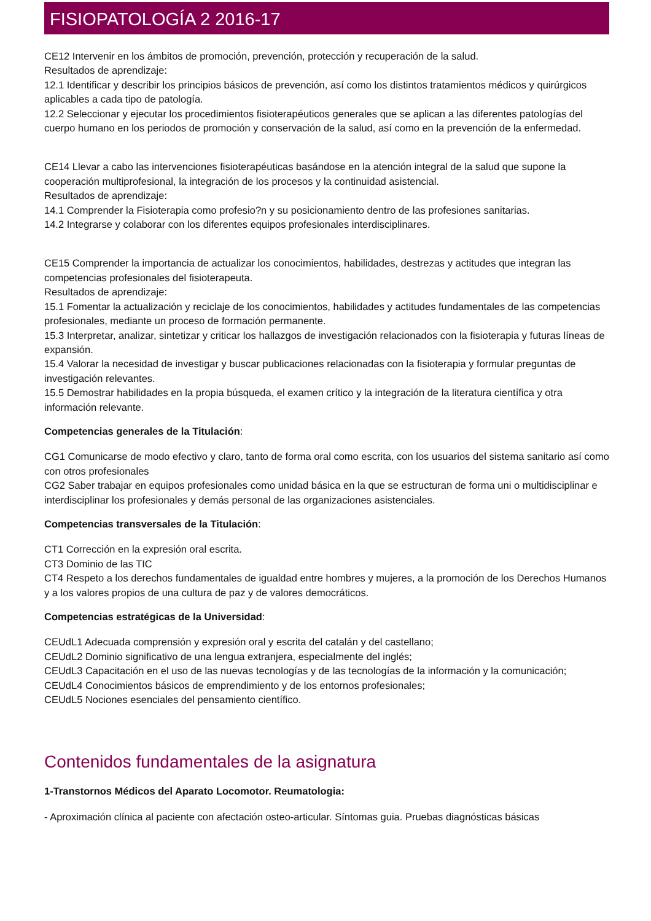FISIOPATOLOGÍA 2 2016-17
CE12 Intervenir en los ámbitos de promoción, prevención, protección y recuperación de la salud.
Resultados de aprendizaje:
12.1 Identificar y describir los principios básicos de prevención, así como los distintos tratamientos médicos y quirúrgicos aplicables a cada tipo de patología.
12.2 Seleccionar y ejecutar los procedimientos fisioterapéuticos generales que se aplican a las diferentes patologías del cuerpo humano en los periodos de promoción y conservación de la salud, así como en la prevención de la enfermedad.
CE14 Llevar a cabo las intervenciones fisioterapéuticas basándose en la atención integral de la salud que supone la cooperación multiprofesional, la integración de los procesos y la continuidad asistencial.
Resultados de aprendizaje:
14.1 Comprender la Fisioterapia como profesio?n y su posicionamiento dentro de las profesiones sanitarias.
14.2 Integrarse y colaborar con los diferentes equipos profesionales interdisciplinares.
CE15 Comprender la importancia de actualizar los conocimientos, habilidades, destrezas y actitudes que integran las competencias profesionales del fisioterapeuta.
Resultados de aprendizaje:
15.1 Fomentar la actualización y reciclaje de los conocimientos, habilidades y actitudes fundamentales de las competencias profesionales, mediante un proceso de formación permanente.
15.3 Interpretar, analizar, sintetizar y criticar los hallazgos de investigación relacionados con la fisioterapia y futuras líneas de expansión.
15.4 Valorar la necesidad de investigar y buscar publicaciones relacionadas con la fisioterapia y formular preguntas de investigación relevantes.
15.5 Demostrar habilidades en la propia búsqueda, el examen crítico y la integración de la literatura científica y otra información relevante.
Competencias generales de la Titulación:
CG1 Comunicarse de modo efectivo y claro, tanto de forma oral como escrita, con los usuarios del sistema sanitario así como con otros profesionales
CG2 Saber trabajar en equipos profesionales como unidad básica en la que se estructuran de forma uni o multidisciplinar e interdisciplinar los profesionales y demás personal de las organizaciones asistenciales.
Competencias transversales de la Titulación:
CT1 Corrección en la expresión oral escrita.
CT3 Dominio de las TIC
CT4 Respeto a los derechos fundamentales de igualdad entre hombres y mujeres, a la promoción de los Derechos Humanos y a los valores propios de una cultura de paz y de valores democráticos.
Competencias estratégicas de la Universidad:
CEUdL1 Adecuada comprensión y expresión oral y escrita del catalán y del castellano;
CEUdL2 Dominio significativo de una lengua extranjera, especialmente del inglés;
CEUdL3 Capacitación en el uso de las nuevas tecnologías y de las tecnologías de la información y la comunicación;
CEUdL4 Conocimientos básicos de emprendimiento y de los entornos profesionales;
CEUdL5 Nociones esenciales del pensamiento científico.
Contenidos fundamentales de la asignatura
1-Transtornos Médicos del Aparato Locomotor. Reumatologia:
- Aproximación clínica al paciente con afectación osteo-articular. Síntomas guia. Pruebas diagnósticas básicas